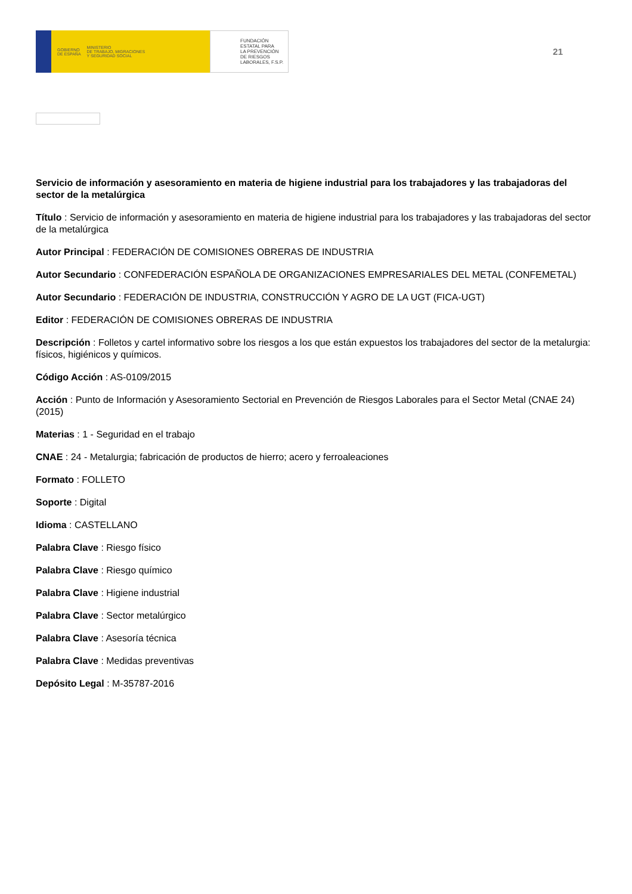GOBIERNO
DE ESPAÑA MINISTERIO
DE TRABAJO, MIGRACIONES
Y SEGURIDAD SOCIAL
FUNDACIÓN
ESTATAL PARA
LA PREVENCIÓN
DE RIESGOS
LABORALES, F.S.P.
21
Servicio de información y asesoramiento en materia de higiene industrial para los trabajadores y las trabajadoras del sector de la metalúrgica
Título : Servicio de información y asesoramiento en materia de higiene industrial para los trabajadores y las trabajadoras del sector de la metalúrgica
Autor Principal : FEDERACIÓN DE COMISIONES OBRERAS DE INDUSTRIA
Autor Secundario : CONFEDERACIÓN ESPAÑOLA DE ORGANIZACIONES EMPRESARIALES DEL METAL (CONFEMETAL)
Autor Secundario : FEDERACIÓN DE INDUSTRIA, CONSTRUCCIÓN Y AGRO DE LA UGT (FICA-UGT)
Editor : FEDERACIÓN DE COMISIONES OBRERAS DE INDUSTRIA
Descripción : Folletos y cartel informativo sobre los riesgos a los que están expuestos los trabajadores del sector de la metalurgia: físicos, higiénicos y químicos.
Código Acción : AS-0109/2015
Acción : Punto de Información y Asesoramiento Sectorial en Prevención de Riesgos Laborales para el Sector Metal (CNAE 24) (2015)
Materias : 1 - Seguridad en el trabajo
CNAE : 24 - Metalurgia; fabricación de productos de hierro; acero y ferroaleaciones
Formato : FOLLETO
Soporte : Digital
Idioma : CASTELLANO
Palabra Clave : Riesgo físico
Palabra Clave : Riesgo químico
Palabra Clave : Higiene industrial
Palabra Clave : Sector metalúrgico
Palabra Clave : Asesoría técnica
Palabra Clave : Medidas preventivas
Depósito Legal : M-35787-2016